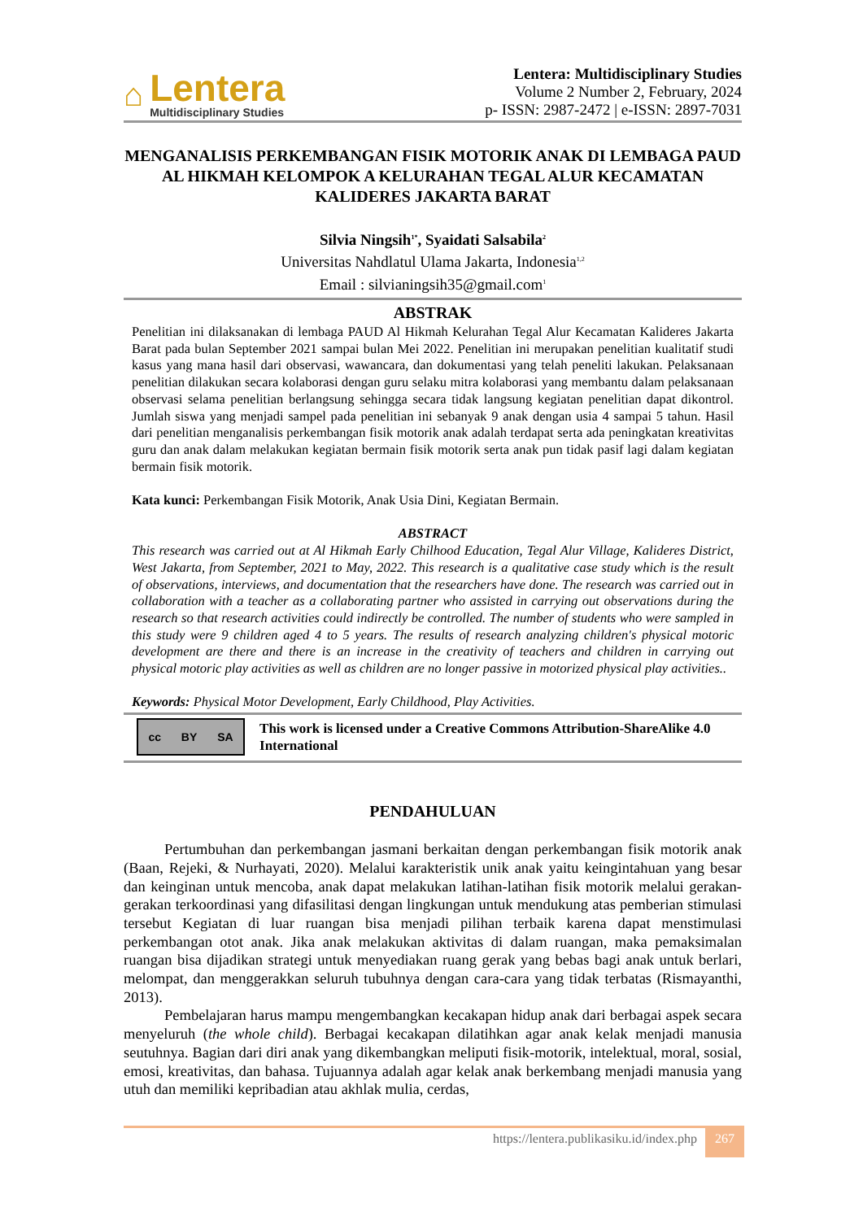⌂
Lentera
Multidisciplinary Studies
Lentera: Multidisciplinary Studies
Volume 2 Number 2, February, 2024
p- ISSN: 2987-2472 | e-ISSN: 2897-7031
MENGANALISIS PERKEMBANGAN FISIK MOTORIK ANAK DI LEMBAGA PAUD AL HIKMAH KELOMPOK A KELURAHAN TEGAL ALUR KECAMATAN KALIDERES JAKARTA BARAT
Silvia Ningsih<sup>1*</sup>, Syaidati Salsabila<sup>2</sup>
Universitas Nahdlatul Ulama Jakarta, Indonesia<sup>1,2</sup>
Email : silvianingsih35@gmail.com<sup>1</sup>
ABSTRAK
Penelitian ini dilaksanakan di lembaga PAUD Al Hikmah Kelurahan Tegal Alur Kecamatan Kalideres Jakarta Barat pada bulan September 2021 sampai bulan Mei 2022. Penelitian ini merupakan penelitian kualitatif studi kasus yang mana hasil dari observasi, wawancara, dan dokumentasi yang telah peneliti lakukan. Pelaksanaan penelitian dilakukan secara kolaborasi dengan guru selaku mitra kolaborasi yang membantu dalam pelaksanaan observasi selama penelitian berlangsung sehingga secara tidak langsung kegiatan penelitian dapat dikontrol. Jumlah siswa yang menjadi sampel pada penelitian ini sebanyak 9 anak dengan usia 4 sampai 5 tahun. Hasil dari penelitian menganalisis perkembangan fisik motorik anak adalah terdapat serta ada peningkatan kreativitas guru dan anak dalam melakukan kegiatan bermain fisik motorik serta anak pun tidak pasif lagi dalam kegiatan bermain fisik motorik.
Kata kunci: Perkembangan Fisik Motorik, Anak Usia Dini, Kegiatan Bermain.
ABSTRACT
This research was carried out at Al Hikmah Early Chilhood Education, Tegal Alur Village, Kalideres District, West Jakarta, from September, 2021 to May, 2022. This research is a qualitative case study which is the result of observations, interviews, and documentation that the researchers have done. The research was carried out in collaboration with a teacher as a collaborating partner who assisted in carrying out observations during the research so that research activities could indirectly be controlled. The number of students who were sampled in this study were 9 children aged 4 to 5 years. The results of research analyzing children's physical motoric development are there and there is an increase in the creativity of teachers and children in carrying out physical motoric play activities as well as children are no longer passive in motorized physical play activities..
Keywords: Physical Motor Development, Early Childhood, Play Activities.
cc BY SA
This work is licensed under a Creative Commons Attribution-ShareAlike 4.0 International
PENDAHULUAN
Pertumbuhan dan perkembangan jasmani berkaitan dengan perkembangan fisik motorik anak (Baan, Rejeki, & Nurhayati, 2020). Melalui karakteristik unik anak yaitu keingintahuan yang besar dan keinginan untuk mencoba, anak dapat melakukan latihan-latihan fisik motorik melalui gerakan-gerakan terkoordinasi yang difasilitasi dengan lingkungan untuk mendukung atas pemberian stimulasi tersebut Kegiatan di luar ruangan bisa menjadi pilihan terbaik karena dapat menstimulasi perkembangan otot anak. Jika anak melakukan aktivitas di dalam ruangan, maka pemaksimalan ruangan bisa dijadikan strategi untuk menyediakan ruang gerak yang bebas bagi anak untuk berlari, melompat, dan menggerakkan seluruh tubuhnya dengan cara-cara yang tidak terbatas (Rismayanthi, 2013).
Pembelajaran harus mampu mengembangkan kecakapan hidup anak dari berbagai aspek secara menyeluruh (the whole child). Berbagai kecakapan dilatihkan agar anak kelak menjadi manusia seutuhnya. Bagian dari diri anak yang dikembangkan meliputi fisik-motorik, intelektual, moral, sosial, emosi, kreativitas, dan bahasa. Tujuannya adalah agar kelak anak berkembang menjadi manusia yang utuh dan memiliki kepribadian atau akhlak mulia, cerdas,
https://lentera.publikasiku.id/index.php 267